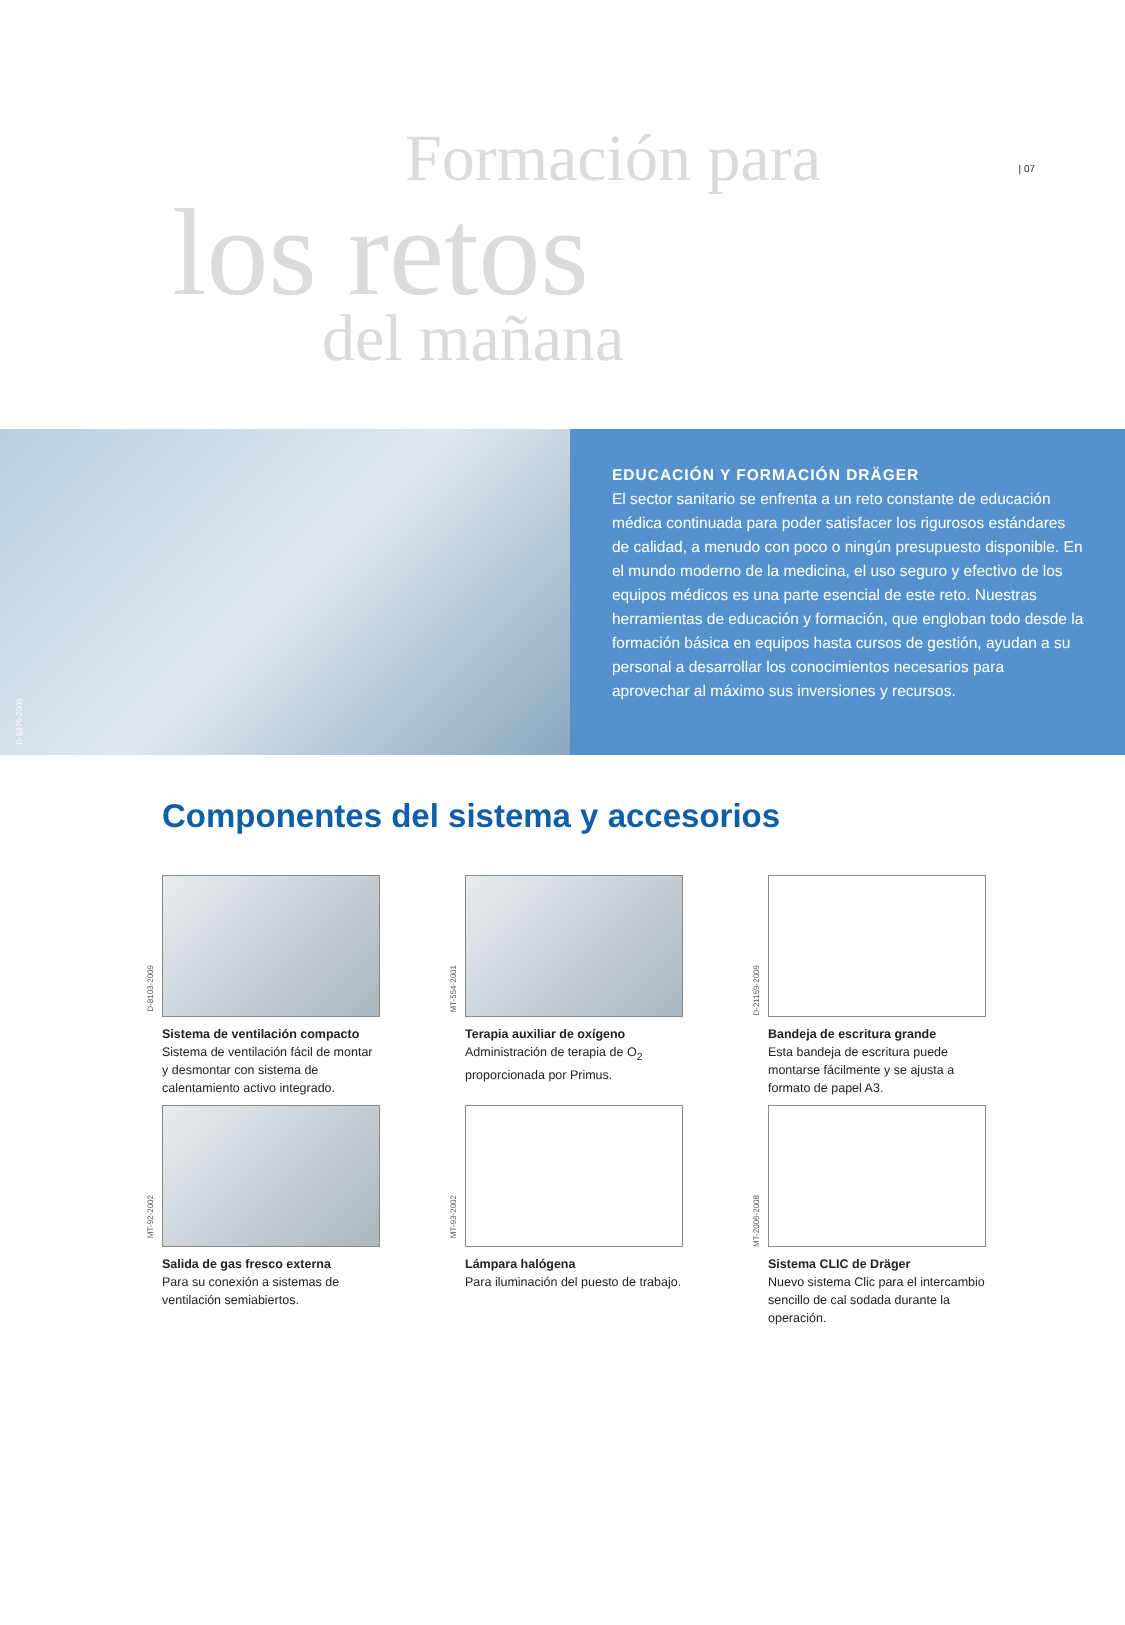| 07
Formación para
los retos
del mañana
D-9376-2009
EDUCACIÓN Y FORMACIÓN DRÄGER
El sector sanitario se enfrenta a un reto constante de educación médica continuada para poder satisfacer los rigurosos estándares de calidad, a menudo con poco o ningún presupuesto disponible. En el mundo moderno de la medicina, el uso seguro y efectivo de los equipos médicos es una parte esencial de este reto. Nuestras herramientas de educación y formación, que engloban todo desde la formación básica en equipos hasta cursos de gestión, ayudan a su personal a desarrollar los conocimientos necesarios para aprovechar al máximo sus inversiones y recursos.
Componentes del sistema y accesorios
D-8103-2009
Sistema de ventilación compacto
Sistema de ventilación fácil de montar y desmontar con sistema de calentamiento activo integrado.
MT-554-2001
Terapia auxiliar de oxígeno
Administración de terapia de O<sub>2</sub> proporcionada por Primus.
D-21159-2009
Bandeja de escritura grande
Esta bandeja de escritura puede montarse fácilmente y se ajusta a formato de papel A3.
MT-92-2002
Salida de gas fresco externa
Para su conexión a sistemas de ventilación semiabiertos.
MT-93-2002
Lámpara halógena
Para iluminación del puesto de trabajo.
MT-2006-2008
Sistema CLIC de Dräger
Nuevo sistema Clic para el intercambio sencillo de cal sodada durante la operación.